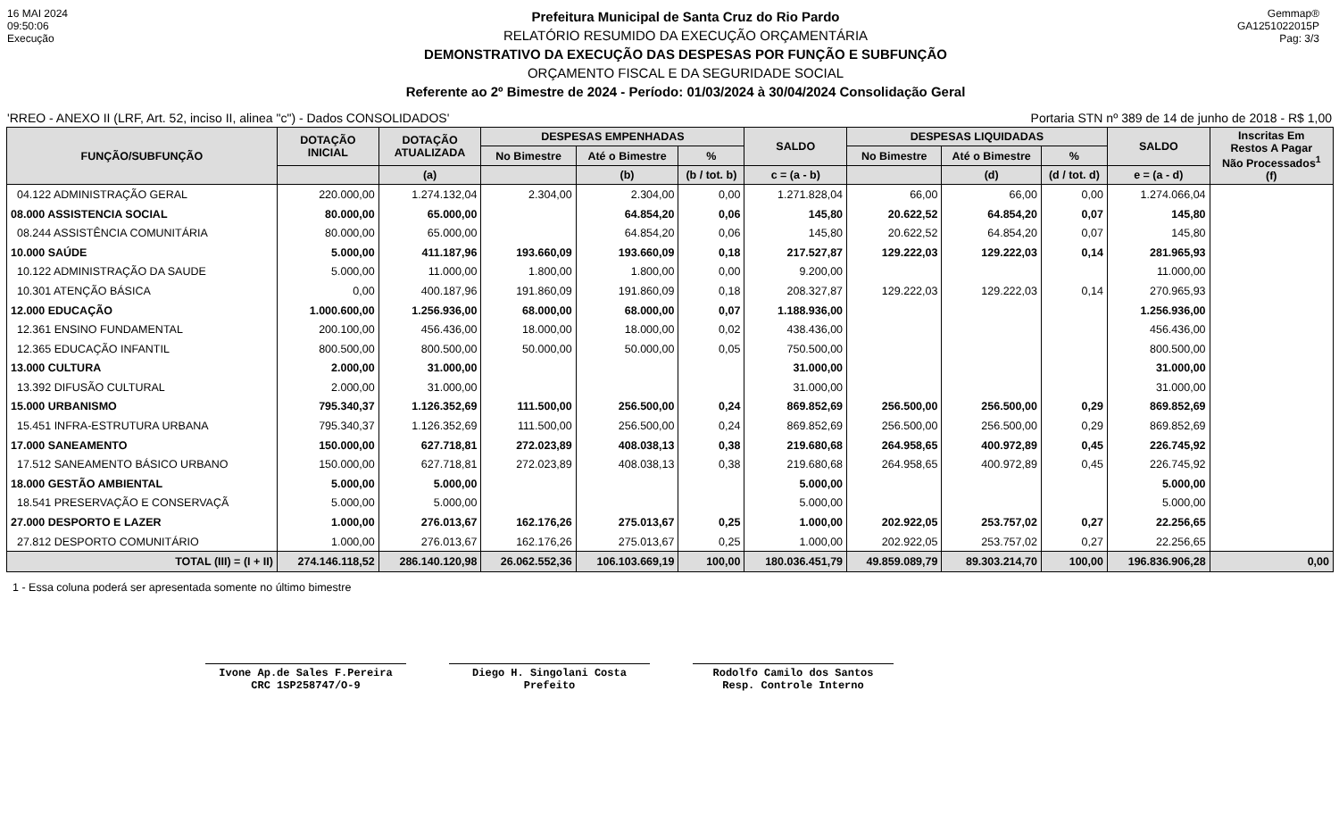16 MAI 2024
09:50:06
Execução
Prefeitura Municipal de Santa Cruz do Rio Pardo
RELATÓRIO RESUMIDO DA EXECUÇÃO ORÇAMENTÁRIA
DEMONSTRATIVO DA EXECUÇÃO DAS DESPESAS POR FUNÇÃO E SUBFUNÇÃO
ORÇAMENTO FISCAL E DA SEGURIDADE SOCIAL
Referente ao 2º Bimestre de 2024 - Período: 01/03/2024 à 30/04/2024 Consolidação Geral
Gemmap®
GA1251022015P
Pag: 3/3
'RREO - ANEXO II (LRF, Art. 52, inciso II, alinea "c") - Dados CONSOLIDADOS' Portaria STN nº 389 de 14 de junho de 2018 - R$ 1,00
| FUNÇÃO/SUBFUNÇÃO | DOTAÇÃO INICIAL | DOTAÇÃO ATUALIZADA | DESPESAS EMPENHADAS | | | SALDO | DESPESAS LIQUIDADAS | | | SALDO | Inscritas Em Restos A Pagar Não Processados<sup>1</sup> (f) |
| --- | --- | --- | --- | --- | --- | --- | --- | --- | --- | --- | --- |
| | | | No Bimestre | Até o Bimestre | % | | No Bimestre | Até o Bimestre | % | | |
| | | (a) | | (b) | (b / tot. b) | c = (a - b) | | (d) | (d / tot. d) | e = (a - d) | |
| 04.122 ADMINISTRAÇÃO GERAL | 220.000,00 | 1.274.132,04 | 2.304,00 | 2.304,00 | 0,00 | 1.271.828,04 | 66,00 | 66,00 | 0,00 | 1.274.066,04 | |
| 08.000 ASSISTENCIA SOCIAL | 80.000,00 | 65.000,00 | | 64.854,20 | 0,06 | 145,80 | 20.622,52 | 64.854,20 | 0,07 | 145,80 | |
| 08.244 ASSISTÊNCIA COMUNITÁRIA | 80.000,00 | 65.000,00 | | 64.854,20 | 0,06 | 145,80 | 20.622,52 | 64.854,20 | 0,07 | 145,80 | |
| 10.000 SAÚDE | 5.000,00 | 411.187,96 | 193.660,09 | 193.660,09 | 0,18 | 217.527,87 | 129.222,03 | 129.222,03 | 0,14 | 281.965,93 | |
| 10.122 ADMINISTRAÇÃO DA SAUDE | 5.000,00 | 11.000,00 | 1.800,00 | 1.800,00 | 0,00 | 9.200,00 | | | | 11.000,00 | |
| 10.301 ATENÇÃO BÁSICA | 0,00 | 400.187,96 | 191.860,09 | 191.860,09 | 0,18 | 208.327,87 | 129.222,03 | 129.222,03 | 0,14 | 270.965,93 | |
| 12.000 EDUCAÇÃO | 1.000.600,00 | 1.256.936,00 | 68.000,00 | 68.000,00 | 0,07 | 1.188.936,00 | | | | 1.256.936,00 | |
| 12.361 ENSINO FUNDAMENTAL | 200.100,00 | 456.436,00 | 18.000,00 | 18.000,00 | 0,02 | 438.436,00 | | | | 456.436,00 | |
| 12.365 EDUCAÇÃO INFANTIL | 800.500,00 | 800.500,00 | 50.000,00 | 50.000,00 | 0,05 | 750.500,00 | | | | 800.500,00 | |
| 13.000 CULTURA | 2.000,00 | 31.000,00 | | | | 31.000,00 | | | | 31.000,00 | |
| 13.392 DIFUSÃO CULTURAL | 2.000,00 | 31.000,00 | | | | 31.000,00 | | | | 31.000,00 | |
| 15.000 URBANISMO | 795.340,37 | 1.126.352,69 | 111.500,00 | 256.500,00 | 0,24 | 869.852,69 | 256.500,00 | 256.500,00 | 0,29 | 869.852,69 | |
| 15.451 INFRA-ESTRUTURA URBANA | 795.340,37 | 1.126.352,69 | 111.500,00 | 256.500,00 | 0,24 | 869.852,69 | 256.500,00 | 256.500,00 | 0,29 | 869.852,69 | |
| 17.000 SANEAMENTO | 150.000,00 | 627.718,81 | 272.023,89 | 408.038,13 | 0,38 | 219.680,68 | 264.958,65 | 400.972,89 | 0,45 | 226.745,92 | |
| 17.512 SANEAMENTO BÁSICO URBANO | 150.000,00 | 627.718,81 | 272.023,89 | 408.038,13 | 0,38 | 219.680,68 | 264.958,65 | 400.972,89 | 0,45 | 226.745,92 | |
| 18.000 GESTÃO AMBIENTAL | 5.000,00 | 5.000,00 | | | | 5.000,00 | | | | 5.000,00 | |
| 18.541 PRESERVAÇÃO E CONSERVAÇÃ | 5.000,00 | 5.000,00 | | | | 5.000,00 | | | | 5.000,00 | |
| 27.000 DESPORTO E LAZER | 1.000,00 | 276.013,67 | 162.176,26 | 275.013,67 | 0,25 | 1.000,00 | 202.922,05 | 253.757,02 | 0,27 | 22.256,65 | |
| 27.812 DESPORTO COMUNITÁRIO | 1.000,00 | 276.013,67 | 162.176,26 | 275.013,67 | 0,25 | 1.000,00 | 202.922,05 | 253.757,02 | 0,27 | 22.256,65 | |
| TOTAL (III) = (I + II) | 274.146.118,52 | 286.140.120,98 | 26.062.552,36 | 106.103.669,19 | 100,00 | 180.036.451,79 | 49.859.089,79 | 89.303.214,70 | 100,00 | 196.836.906,28 | 0,00 |
1 - Essa coluna poderá ser apresentada somente no último bimestre
Ivone Ap.de Sales F.Pereira
CRC 1SP258747/O-9
Diego H. Singolani Costa
Prefeito
Rodolfo Camilo dos Santos
Resp. Controle Interno